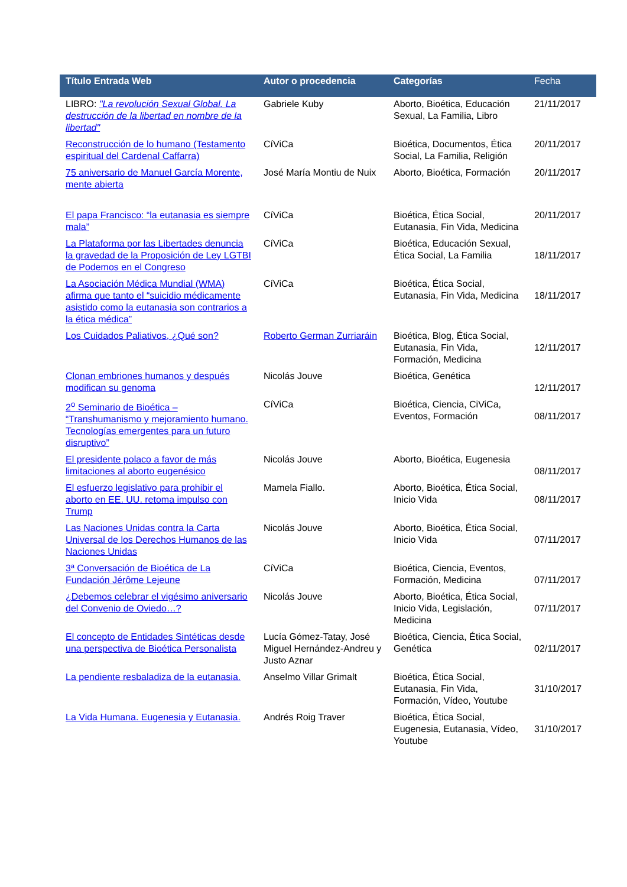| Título Entrada Web | Autor o procedencia | Categorías | Fecha |
| --- | --- | --- | --- |
| LIBRO: "La revolución Sexual Global. La destrucción de la libertad en nombre de la libertad" | Gabriele Kuby | Aborto, Bioética, Educación Sexual, La Familia, Libro | 21/11/2017 |
| Reconstrucción de lo humano (Testamento espiritual del Cardenal Caffarra) | CíViCa | Bioética, Documentos, Ética Social, La Familia, Religión | 20/11/2017 |
| 75 aniversario de Manuel García Morente, mente abierta | José María Montiu de Nuix | Aborto, Bioética, Formación | 20/11/2017 |
| El papa Francisco: “la eutanasia es siempre mala” | CíViCa | Bioética, Ética Social, Eutanasia, Fin Vida, Medicina | 20/11/2017 |
| La Plataforma por las Libertades denuncia la gravedad de la Proposición de Ley LGTBI de Podemos en el Congreso | CíViCa | Bioética, Educación Sexual, Ética Social, La Familia | 18/11/2017 |
| La Asociación Médica Mundial (WMA) afirma que tanto el “suicidio médicamente asistido como la eutanasia son contrarios a la ética médica” | CíViCa | Bioética, Ética Social, Eutanasia, Fin Vida, Medicina | 18/11/2017 |
| Los Cuidados Paliativos, ¿Qué son? | Roberto German Zurriaráin | Bioética, Blog, Ética Social, Eutanasia, Fin Vida, Formación, Medicina | 12/11/2017 |
| Clonan embriones humanos y después modifican su genoma | Nicolás Jouve | Bioética, Genética | 12/11/2017 |
| 2<sup>o</sup> Seminario de Bioética – “Transhumanismo y mejoramiento humano. Tecnologías emergentes para un futuro disruptivo” | CíViCa | Bioética, Ciencia, CiViCa, Eventos, Formación | 08/11/2017 |
| El presidente polaco a favor de más limitaciones al aborto eugenésico | Nicolás Jouve | Aborto, Bioética, Eugenesia | 08/11/2017 |
| El esfuerzo legislativo para prohibir el aborto en EE. UU. retoma impulso con Trump | Mamela Fiallo. | Aborto, Bioética, Ética Social, Inicio Vida | 08/11/2017 |
| Las Naciones Unidas contra la Carta Universal de los Derechos Humanos de las Naciones Unidas | Nicolás Jouve | Aborto, Bioética, Ética Social, Inicio Vida | 07/11/2017 |
| 3ª Conversación de Bioética de La Fundación Jérôme Lejeune | CíViCa | Bioética, Ciencia, Eventos, Formación, Medicina | 07/11/2017 |
| ¿Debemos celebrar el vigésimo aniversario del Convenio de Oviedo…? | Nicolás Jouve | Aborto, Bioética, Ética Social, Inicio Vida, Legislación, Medicina | 07/11/2017 |
| El concepto de Entidades Sintéticas desde una perspectiva de Bioética Personalista | Lucía Gómez-Tatay, José Miguel Hernández-Andreu y Justo Aznar | Bioética, Ciencia, Ética Social, Genética | 02/11/2017 |
| La pendiente resbaladiza de la eutanasia. | Anselmo Villar Grimalt | Bioética, Ética Social, Eutanasia, Fin Vida, Formación, Vídeo, Youtube | 31/10/2017 |
| La Vida Humana. Eugenesia y Eutanasia. | Andrés Roig Traver | Bioética, Ética Social, Eugenesia, Eutanasia, Vídeo, Youtube | 31/10/2017 |